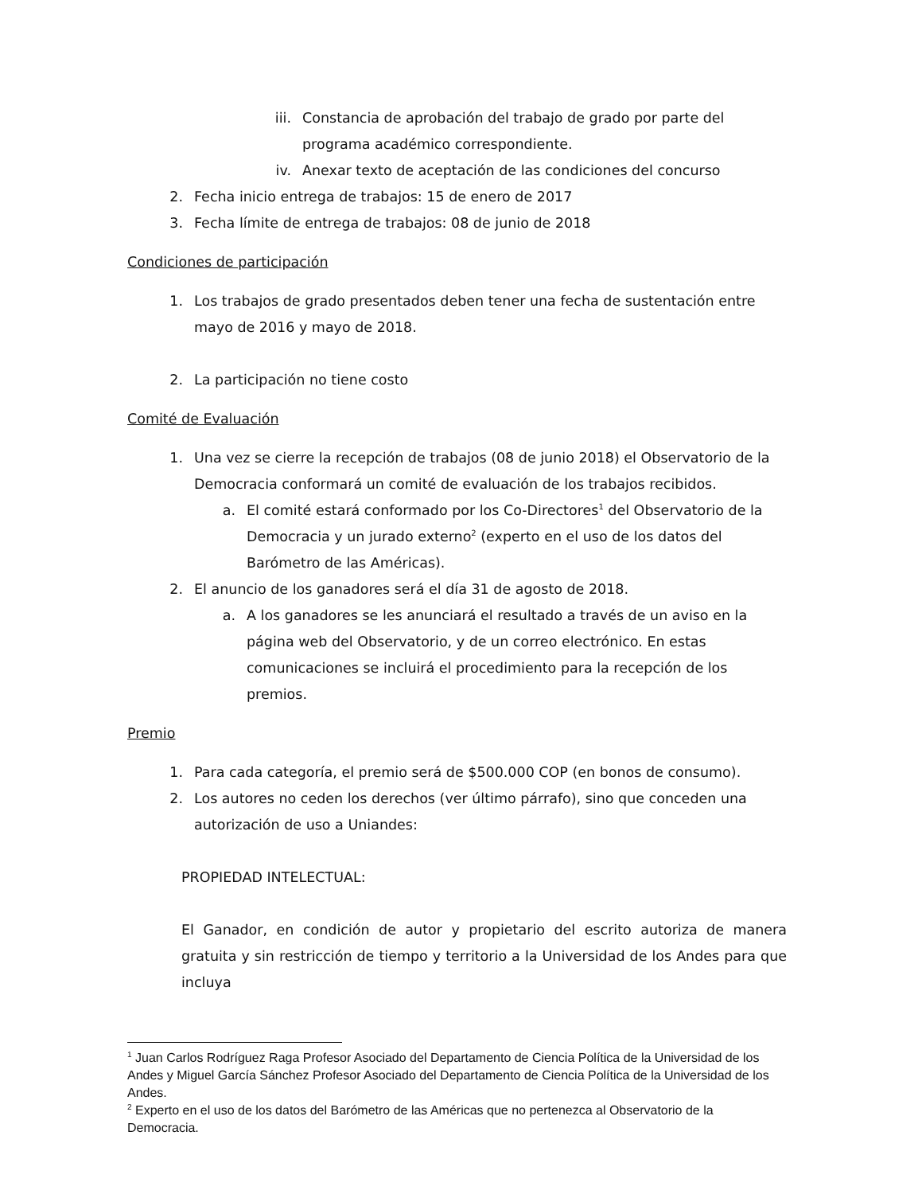iii. Constancia de aprobación del trabajo de grado por parte del programa académico correspondiente.
iv. Anexar texto de aceptación de las condiciones del concurso
2. Fecha inicio entrega de trabajos: 15 de enero de 2017
3. Fecha límite de entrega de trabajos: 08 de junio de 2018
Condiciones de participación
1. Los trabajos de grado presentados deben tener una fecha de sustentación entre mayo de 2016 y mayo de 2018.
2. La participación no tiene costo
Comité de Evaluación
1. Una vez se cierre la recepción de trabajos (08 de junio 2018) el Observatorio de la Democracia conformará un comité de evaluación de los trabajos recibidos.
a. El comité estará conformado por los Co-Directores<sup>1</sup> del Observatorio de la Democracia y un jurado externo<sup>2</sup> (experto en el uso de los datos del Barómetro de las Américas).
2. El anuncio de los ganadores será el día 31 de agosto de 2018.
a. A los ganadores se les anunciará el resultado a través de un aviso en la página web del Observatorio, y de un correo electrónico. En estas comunicaciones se incluirá el procedimiento para la recepción de los premios.
Premio
1. Para cada categoría, el premio será de $500.000 COP (en bonos de consumo).
2. Los autores no ceden los derechos (ver último párrafo), sino que conceden una autorización de uso a Uniandes:
PROPIEDAD INTELECTUAL:
El Ganador, en condición de autor y propietario del escrito autoriza de manera gratuita y sin restricción de tiempo y territorio a la Universidad de los Andes para que incluya
<sup>1</sup> Juan Carlos Rodríguez Raga Profesor Asociado del Departamento de Ciencia Política de la Universidad de los Andes y Miguel García Sánchez Profesor Asociado del Departamento de Ciencia Política de la Universidad de los Andes.
<sup>2</sup> Experto en el uso de los datos del Barómetro de las Américas que no pertenezca al Observatorio de la Democracia.